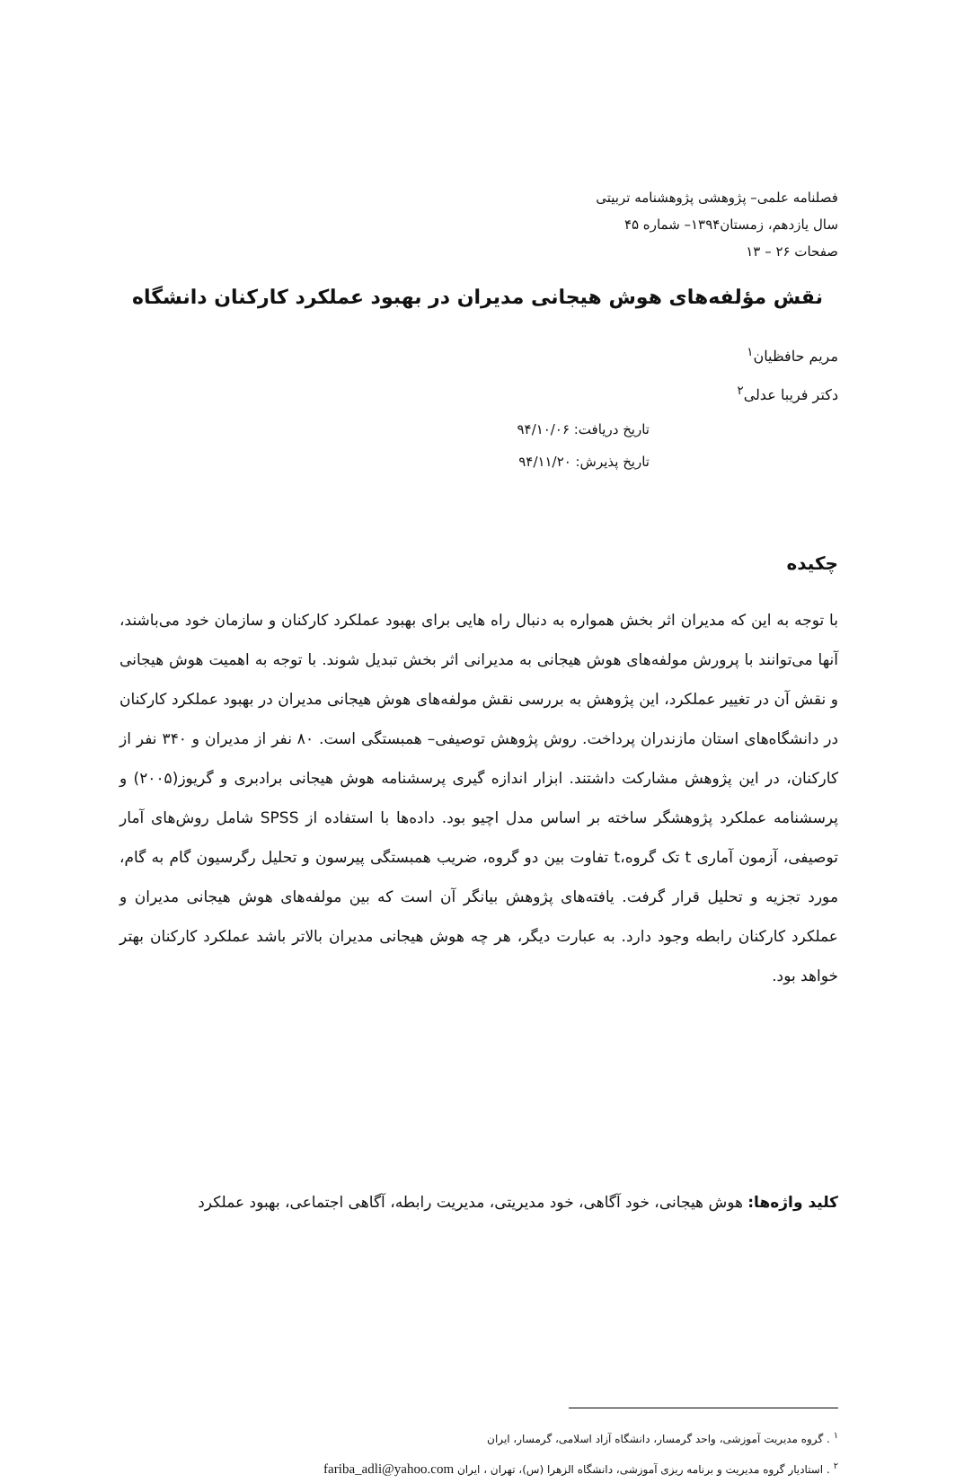فصلنامه علمی– پژوهشی پژوهشنامه تربیتی
سال یازدهم، زمستان۱۳۹۴– شماره ۴۵
صفحات ۲۶ – ۱۳
نقش مؤلفه‌های هوش هیجانی مدیران در بهبود عملکرد کارکنان دانشگاه
مریم حافظیان<sup>۱</sup>
دکتر فریبا عدلی<sup>۲</sup>
تاریخ دریافت: ۹۴/۱۰/۰۶
تاریخ پذیرش: ۹۴/۱۱/۲۰
چکیده
با توجه به این که مدیران اثر بخش همواره به دنبال راه هایی برای بهبود عملکرد کارکنان و سازمان خود می‌باشند، آنها می‌توانند با پرورش مولفه‌های هوش هیجانی به مدیرانی اثر بخش تبدیل شوند. با توجه به اهمیت هوش هیجانی و نقش آن در تغییر عملکرد، این پژوهش به بررسی نقش مولفه‌های هوش هیجانی مدیران در بهبود عملکرد کارکنان در دانشگاه‌های استان مازندران پرداخت. روش پژوهش توصیفی– همبستگی است. ۸۰ نفر از مدیران و ۳۴۰ نفر از کارکنان، در این پژوهش مشارکت داشتند. ابزار اندازه گیری پرسشنامه هوش هیجانی برادبری و گریوز(۲۰۰۵) و پرسشنامه عملکرد پژوهشگر ساخته بر اساس مدل اچیو بود. داده‌ها با استفاده از SPSS شامل روش‌های آمار توصیفی، آزمون آماری t تک گروه،t تفاوت بین دو گروه، ضریب همبستگی پیرسون و تحلیل رگرسیون گام به گام، مورد تجزیه و تحلیل قرار گرفت. یافته‌های پژوهش بیانگر آن است که بین مولفه‌های هوش هیجانی مدیران و عملکرد کارکنان رابطه وجود دارد. به عبارت دیگر، هر چه هوش هیجانی مدیران بالاتر باشد عملکرد کارکنان بهتر خواهد بود.
کلید واژه‌ها: هوش هیجانی، خود آگاهی، خود مدیریتی، مدیریت رابطه، آگاهی اجتماعی، بهبود عملکرد
<sup>۱</sup> . گروه مدیریت آموزشی، واحد گرمسار، دانشگاه آزاد اسلامی، گرمسار، ایران
<sup>۲</sup> . استادیار گروه مدیریت و برنامه ریزی آموزشی، دانشگاه الزهرا (س)، تهران ، ایران fariba_adli@yahoo.com